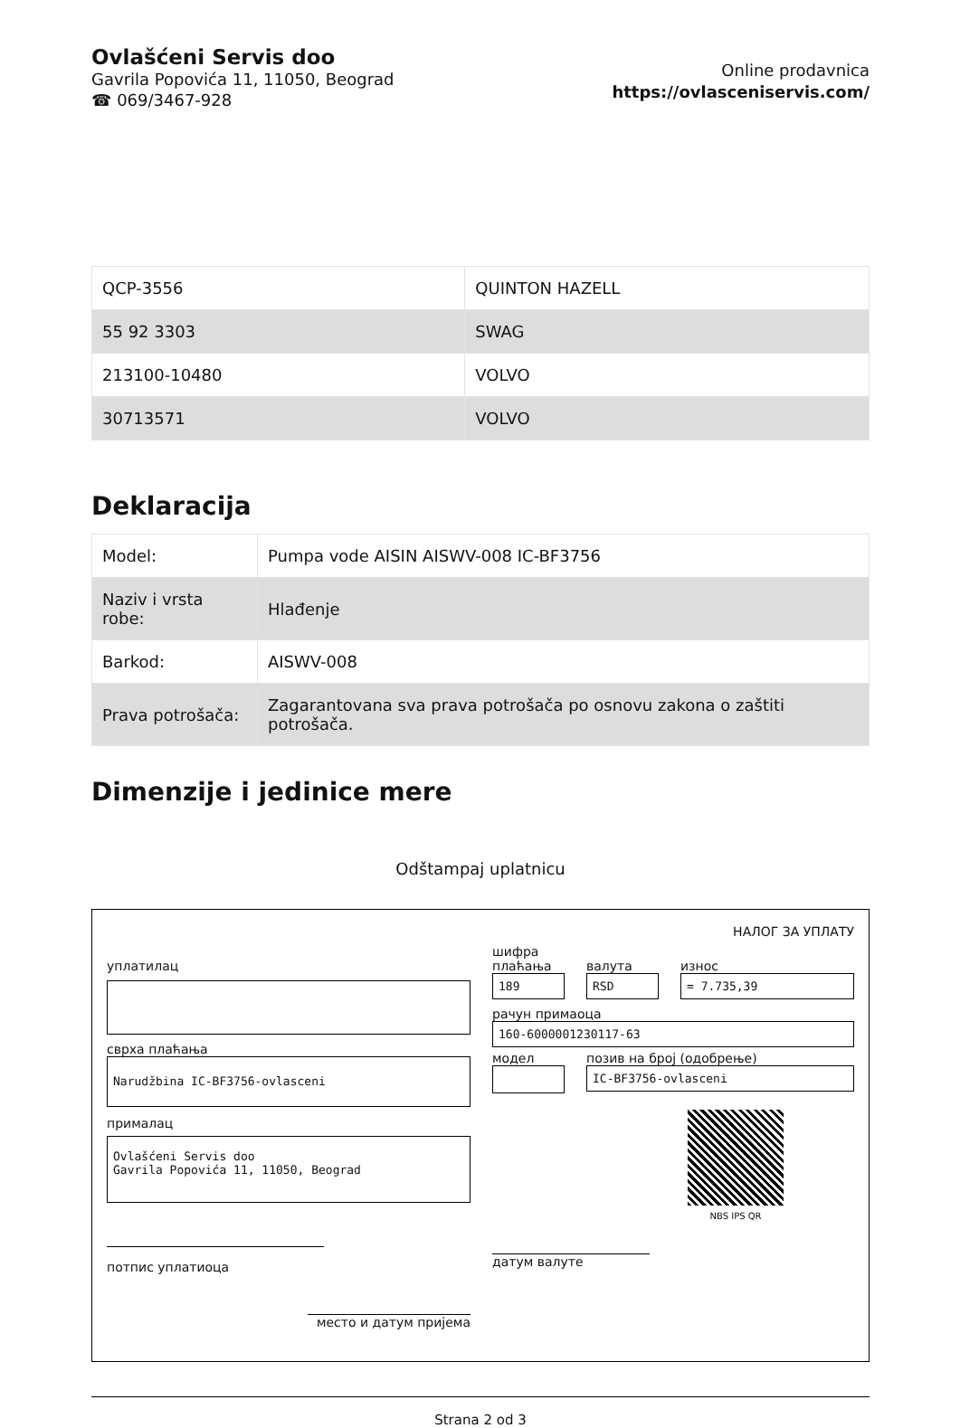Ovlašćeni Servis doo
Gavrila Popovića 11, 11050, Beograd
☎ 069/3467-928
Online prodavnica
https://ovlasceniservis.com/
| QCP-3556 | QUINTON HAZELL |
| 55 92 3303 | SWAG |
| 213100-10480 | VOLVO |
| 30713571 | VOLVO |
Deklaracija
| Model: | Pumpa vode AISIN AISWV-008 IC-BF3756 |
| Naziv i vrsta robe: | Hlađenje |
| Barkod: | AISWV-008 |
| Prava potrošača: | Zagarantovana sva prava potrošača po osnovu zakona o zaštiti potrošača. |
Dimenzije i jedinice mere
Odštampaj uplatnicu
уплатилац
сврха плаћања
Narudžbina IC-BF3756-ovlasceni
прималац
Ovlašćeni Servis doo
Gavrila Popovića 11, 11050, Beograd
потпис уплатиоца
место и датум пријема
НАЛОГ ЗА УПЛАТУ
шифра плаћања
189
валута
RSD
износ
= 7.735,39
рачун примаоца
160-6000001230117-63
модел позив на број (одобрење)
IC-BF3756-ovlasceni
NBS IPS QR
датум валуте
Strana 2 od 3